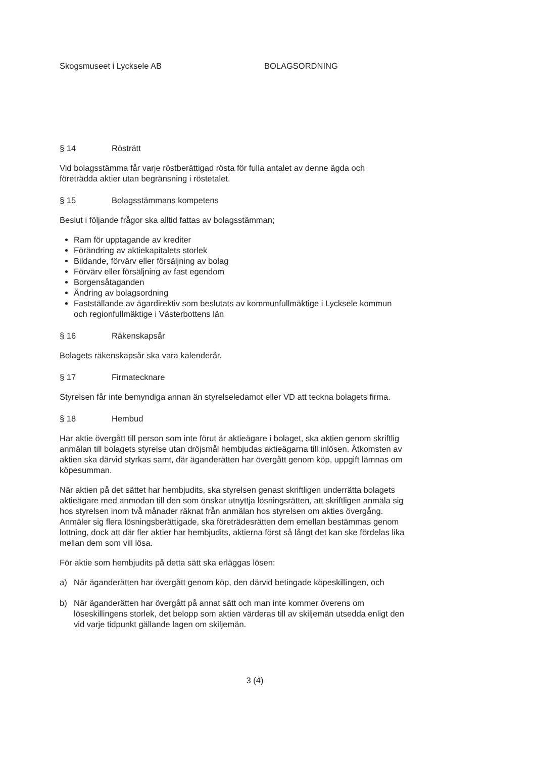Skogsmuseet i Lycksele AB BOLAGSORDNING
§ 14 Rösträtt
Vid bolagsstämma får varje röstberättigad rösta för fulla antalet av denne ägda och företrädda aktier utan begränsning i röstetalet.
§ 15 Bolagsstämmans kompetens
Beslut i följande frågor ska alltid fattas av bolagsstämman;
Ram för upptagande av krediter
Förändring av aktiekapitalets storlek
Bildande, förvärv eller försäljning av bolag
Förvärv eller försäljning av fast egendom
Borgensåtaganden
Ändring av bolagsordning
Fastställande av ägardirektiv som beslutats av kommunfullmäktige i Lycksele kommun och regionfullmäktige i Västerbottens län
§ 16 Räkenskapsår
Bolagets räkenskapsår ska vara kalenderår.
§ 17 Firmatecknare
Styrelsen får inte bemyndiga annan än styrelseledamot eller VD att teckna bolagets firma.
§ 18 Hembud
Har aktie övergått till person som inte förut är aktieägare i bolaget, ska aktien genom skriftlig anmälan till bolagets styrelse utan dröjsmål hembjudas aktieägarna till inlösen. Åtkomsten av aktien ska därvid styrkas samt, där äganderätten har övergått genom köp, uppgift lämnas om köpesumman.
När aktien på det sättet har hembjudits, ska styrelsen genast skriftligen underrätta bolagets aktieägare med anmodan till den som önskar utnyttja lösningsrätten, att skriftligen anmäla sig hos styrelsen inom två månader räknat från anmälan hos styrelsen om akties övergång. Anmäler sig flera lösningsberättigade, ska företrädesrätten dem emellan bestämmas genom lottning, dock att där fler aktier har hembjudits, aktierna först så långt det kan ske fördelas lika mellan dem som vill lösa.
För aktie som hembjudits på detta sätt ska erläggas lösen:
a) När äganderätten har övergått genom köp, den därvid betingade köpeskillingen, och
b) När äganderätten har övergått på annat sätt och man inte kommer överens om löseskillingens storlek, det belopp som aktien värderas till av skiljemän utsedda enligt den vid varje tidpunkt gällande lagen om skiljemän.
3 (4)